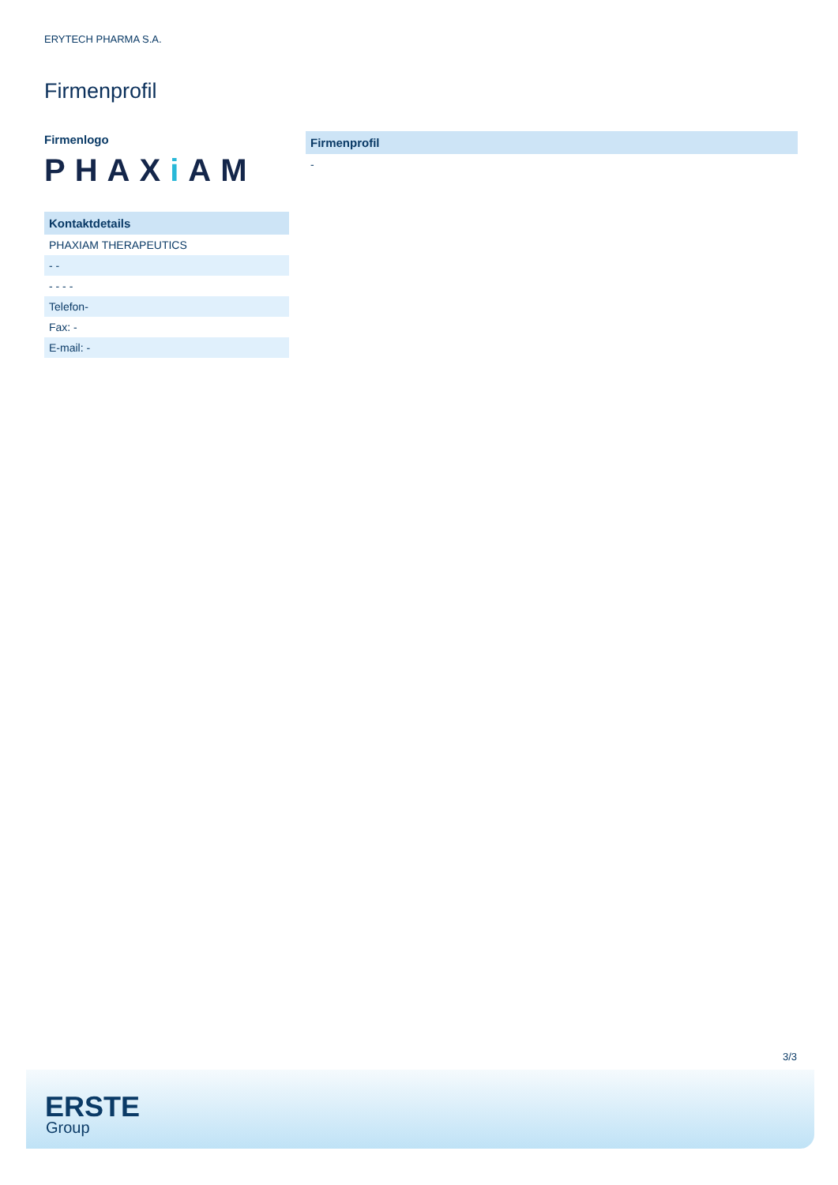ERYTECH PHARMA S.A.
Firmenprofil
Firmenlogo
PHAXi AM
| Kontaktdetails |
| --- |
| PHAXIAM THERAPEUTICS |
| - - |
| - - - - |
| Telefon- |
| Fax: - |
| E-mail: - |
| Firmenprofil |
| --- |
| - |
3/3
ERSTE
Group